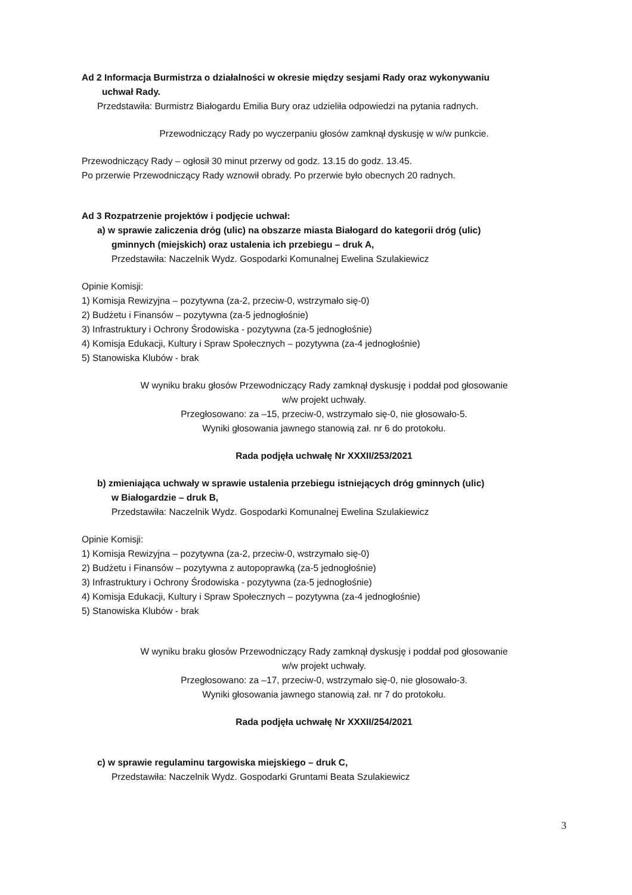Ad 2 Informacja Burmistrza o działalności w okresie między sesjami Rady oraz wykonywaniu
uchwał Rady.
Przedstawiła: Burmistrz Białogardu Emilia Bury oraz udzieliła odpowiedzi na pytania radnych.
Przewodniczący Rady po wyczerpaniu głosów zamknął dyskusję w w/w punkcie.
Przewodniczący Rady – ogłosił 30 minut przerwy od godz. 13.15 do godz. 13.45.
Po przerwie Przewodniczący Rady wznowił obrady. Po przerwie było obecnych 20 radnych.
Ad 3 Rozpatrzenie projektów i podjęcie uchwał:
a) w sprawie zaliczenia dróg (ulic) na obszarze miasta Białogard do kategorii dróg (ulic)
gminnych (miejskich) oraz ustalenia ich przebiegu – druk A,
Przedstawiła: Naczelnik Wydz. Gospodarki Komunalnej Ewelina Szulakiewicz
Opinie Komisji:
1) Komisja Rewizyjna – pozytywna (za-2, przeciw-0, wstrzymało się-0)
2) Budżetu i Finansów – pozytywna (za-5 jednogłośnie)
3) Infrastruktury i Ochrony Środowiska - pozytywna (za-5 jednogłośnie)
4) Komisja Edukacji, Kultury i Spraw Społecznych – pozytywna (za-4 jednogłośnie)
5) Stanowiska Klubów - brak
W wyniku braku głosów Przewodniczący Rady zamknął dyskusję i poddał pod głosowanie
w/w projekt uchwały.
Przegłosowano: za –15, przeciw-0, wstrzymało się-0, nie głosowało-5.
Wyniki głosowania jawnego stanowią zał. nr 6 do protokołu.
Rada podjęła uchwałę Nr XXXII/253/2021
b) zmieniająca uchwały w sprawie ustalenia przebiegu istniejących dróg gminnych (ulic)
w Białogardzie – druk B,
Przedstawiła: Naczelnik Wydz. Gospodarki Komunalnej Ewelina Szulakiewicz
Opinie Komisji:
1) Komisja Rewizyjna – pozytywna (za-2, przeciw-0, wstrzymało się-0)
2) Budżetu i Finansów – pozytywna z autopoprawką (za-5 jednogłośnie)
3) Infrastruktury i Ochrony Środowiska - pozytywna (za-5 jednogłośnie)
4) Komisja Edukacji, Kultury i Spraw Społecznych – pozytywna (za-4 jednogłośnie)
5) Stanowiska Klubów - brak
W wyniku braku głosów Przewodniczący Rady zamknął dyskusję i poddał pod głosowanie
w/w projekt uchwały.
Przegłosowano: za –17, przeciw-0, wstrzymało się-0, nie głosowało-3.
Wyniki głosowania jawnego stanowią zał. nr 7 do protokołu.
Rada podjęła uchwałę Nr XXXII/254/2021
c) w sprawie regulaminu targowiska miejskiego – druk C,
Przedstawiła: Naczelnik Wydz. Gospodarki Gruntami Beata Szulakiewicz
3